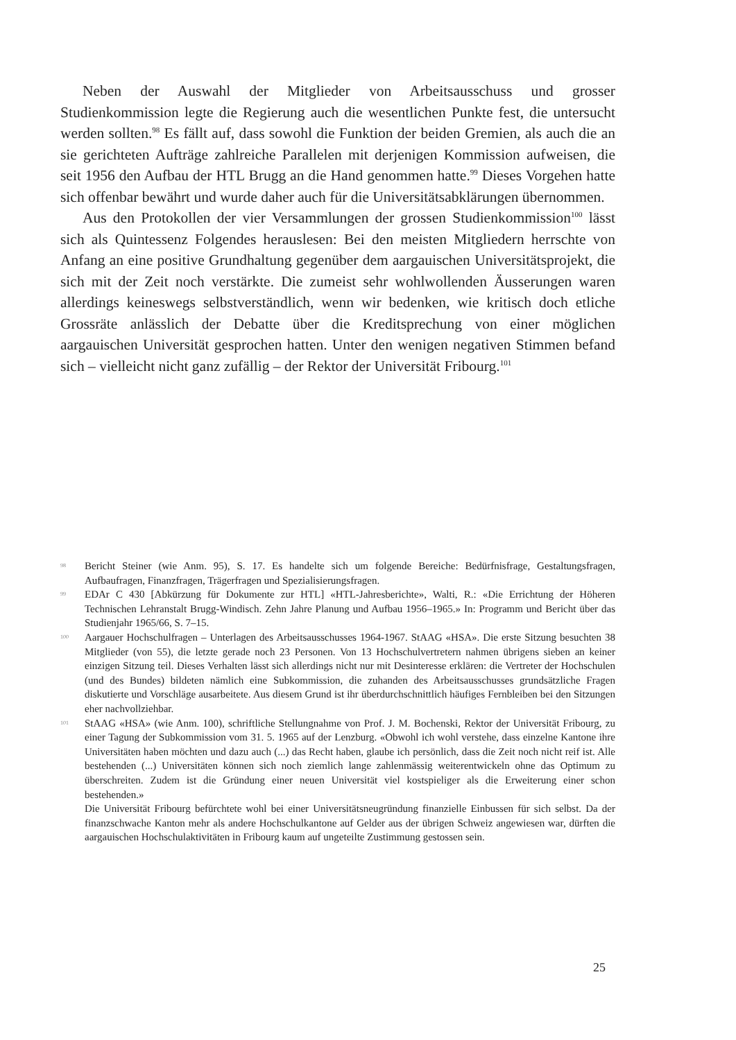Neben der Auswahl der Mitglieder von Arbeitsausschuss und grosser Studienkommission legte die Regierung auch die wesentlichen Punkte fest, die untersucht werden sollten.<sup>98</sup> Es fällt auf, dass sowohl die Funktion der beiden Gremien, als auch die an sie gerichteten Aufträge zahlreiche Parallelen mit derjenigen Kommission aufweisen, die seit 1956 den Aufbau der HTL Brugg an die Hand genommen hatte.<sup>99</sup> Dieses Vorgehen hatte sich offenbar bewährt und wurde daher auch für die Universitätsabklärungen übernommen.
Aus den Protokollen der vier Versammlungen der grossen Studienkommission<sup>100</sup> lässt sich als Quintessenz Folgendes herauslesen: Bei den meisten Mitgliedern herrschte von Anfang an eine positive Grundhaltung gegenüber dem aargauischen Universitätsprojekt, die sich mit der Zeit noch verstärkte. Die zumeist sehr wohlwollenden Äusserungen waren allerdings keineswegs selbstverständlich, wenn wir bedenken, wie kritisch doch etliche Grossräte anlässlich der Debatte über die Kreditsprechung von einer möglichen aargauischen Universität gesprochen hatten. Unter den wenigen negativen Stimmen befand sich – vielleicht nicht ganz zufällig – der Rektor der Universität Fribourg.<sup>101</sup>
98 Bericht Steiner (wie Anm. 95), S. 17. Es handelte sich um folgende Bereiche: Bedürfnisfrage, Gestaltungsfragen, Aufbaufragen, Finanzfragen, Trägerfragen und Spezialisierungsfragen.
99 EDAr C 430 [Abkürzung für Dokumente zur HTL] «HTL-Jahresberichte», Walti, R.: «Die Errichtung der Höheren Technischen Lehranstalt Brugg-Windisch. Zehn Jahre Planung und Aufbau 1956–1965.» In: Programm und Bericht über das Studienjahr 1965/66, S. 7–15.
100 Aargauer Hochschulfragen – Unterlagen des Arbeitsausschusses 1964-1967. StAAG «HSA». Die erste Sitzung besuchten 38 Mitglieder (von 55), die letzte gerade noch 23 Personen. Von 13 Hochschulvertretern nahmen übrigens sieben an keiner einzigen Sitzung teil. Dieses Verhalten lässt sich allerdings nicht nur mit Desinteresse erklären: die Vertreter der Hochschulen (und des Bundes) bildeten nämlich eine Subkommission, die zuhanden des Arbeitsausschusses grundsätzliche Fragen diskutierte und Vorschläge ausarbeitete. Aus diesem Grund ist ihr überdurchschnittlich häufiges Fernbleiben bei den Sitzungen eher nachvollziehbar.
101 StAAG «HSA» (wie Anm. 100), schriftliche Stellungnahme von Prof. J. M. Bochenski, Rektor der Universität Fribourg, zu einer Tagung der Subkommission vom 31. 5. 1965 auf der Lenzburg. «Obwohl ich wohl verstehe, dass einzelne Kantone ihre Universitäten haben möchten und dazu auch (...) das Recht haben, glaube ich persönlich, dass die Zeit noch nicht reif ist. Alle bestehenden (...) Universitäten können sich noch ziemlich lange zahlenmässig weiterentwickeln ohne das Optimum zu überschreiten. Zudem ist die Gründung einer neuen Universität viel kostspieliger als die Erweiterung einer schon bestehenden.»
Die Universität Fribourg befürchtete wohl bei einer Universitätsneugründung finanzielle Einbussen für sich selbst. Da der finanzschwache Kanton mehr als andere Hochschulkantone auf Gelder aus der übrigen Schweiz angewiesen war, dürften die aargauischen Hochschulaktivitäten in Fribourg kaum auf ungeteilte Zustimmung gestossen sein.
25